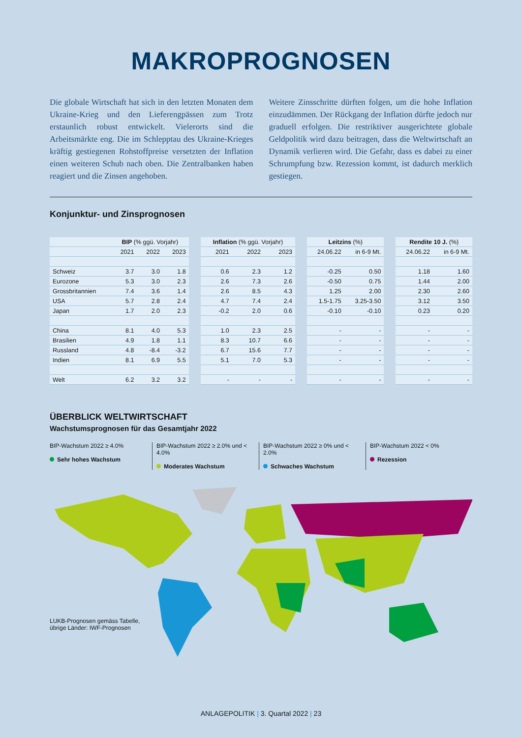MAKROPROGNOSEN
Die globale Wirtschaft hat sich in den letzten Monaten dem Ukraine-Krieg und den Lieferengpässen zum Trotz erstaunlich robust entwickelt. Vielerorts sind die Arbeitsmärkte eng. Die im Schlepptau des Ukraine-Krieges kräftig gestiegenen Rohstoffpreise versetzten der Inflation einen weiteren Schub nach oben. Die Zentralbanken haben reagiert und die Zinsen angehoben.
Weitere Zinsschritte dürften folgen, um die hohe Inflation einzudämmen. Der Rückgang der Inflation dürfte jedoch nur graduell erfolgen. Die restriktiver ausgerichtete globale Geldpolitik wird dazu beitragen, dass die Weltwirtschaft an Dynamik verlieren wird. Die Gefahr, dass es dabei zu einer Schrumpfung bzw. Rezession kommt, ist dadurch merklich gestiegen.
Konjunktur- und Zinsprognosen
| | BIP (% ggü. Vorjahr) | | | | Inflation (% ggü. Vorjahr) | | | | Leitzins (%) | | | Rendite 10 J. (%) | |
| --- | --- | --- | --- | --- | --- | --- | --- | --- | --- | --- | --- | --- | --- |
| | 2021 | 2022 | 2023 | | 2021 | 2022 | 2023 | | 24.06.22 | in 6-9 Mt. | | 24.06.22 | in 6-9 Mt. |
| Schweiz | 3.7 | 3.0 | 1.8 | | 0.6 | 2.3 | 1.2 | | -0.25 | 0.50 | | 1.18 | 1.60 |
| Eurozone | 5.3 | 3.0 | 2.3 | | 2.6 | 7.3 | 2.6 | | -0.50 | 0.75 | | 1.44 | 2.00 |
| Grossbritannien | 7.4 | 3.6 | 1.4 | | 2.6 | 8.5 | 4.3 | | 1.25 | 2.00 | | 2.30 | 2.60 |
| USA | 5.7 | 2.8 | 2.4 | | 4.7 | 7.4 | 2.4 | | 1.5-1.75 | 3.25-3.50 | | 3.12 | 3.50 |
| Japan | 1.7 | 2.0 | 2.3 | | -0.2 | 2.0 | 0.6 | | -0.10 | -0.10 | | 0.23 | 0.20 |
| China | 8.1 | 4.0 | 5.3 | | 1.0 | 2.3 | 2.5 | | - | - | | - | - |
| Brasilien | 4.9 | 1.8 | 1.1 | | 8.3 | 10.7 | 6.6 | | - | - | | - | - |
| Russland | 4.8 | -8.4 | -3.2 | | 6.7 | 15.6 | 7.7 | | - | - | | - | - |
| Indien | 8.1 | 6.9 | 5.5 | | 5.1 | 7.0 | 5.3 | | - | - | | - | - |
| Welt | 6.2 | 3.2 | 3.2 | | - | - | - | | - | - | | - | - |
ÜBERBLICK WELTWIRTSCHAFT
Wachstumsprognosen für das Gesamtjahr 2022
BIP-Wachstum 2022 ≥ 4.0%
Sehr hohes Wachstum
BIP-Wachstum 2022 ≥ 2.0% und < 4.0%
Moderates Wachstum
BIP-Wachstum 2022 ≥ 0% und < 2.0%
Schwaches Wachstum
BIP-Wachstum 2022 < 0%
Rezession
LUKB-Prognosen gemäss Tabelle,
übrige Länder: IWF-Prognosen
ANLAGEPOLITIK | 3. Quartal 2022 | 23